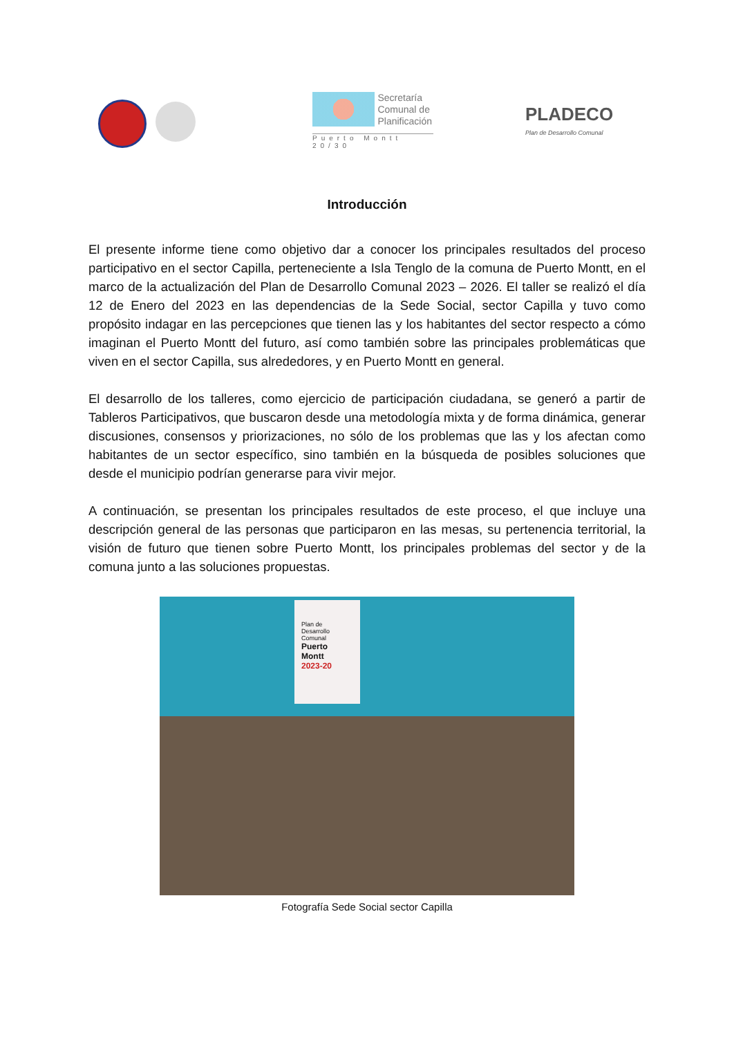Secretaría
Comunal de
Planificación
Puerto Montt 20/30
PLADECO
Plan de Desarrollo Comunal
Introducción
El presente informe tiene como objetivo dar a conocer los principales resultados del proceso participativo en el sector Capilla, perteneciente a Isla Tenglo de la comuna de Puerto Montt, en el marco de la actualización del Plan de Desarrollo Comunal 2023 – 2026. El taller se realizó el día 12 de Enero del 2023 en las dependencias de la Sede Social, sector Capilla y tuvo como propósito indagar en las percepciones que tienen las y los habitantes del sector respecto a cómo imaginan el Puerto Montt del futuro, así como también sobre las principales problemáticas que viven en el sector Capilla, sus alrededores, y en Puerto Montt en general.
El desarrollo de los talleres, como ejercicio de participación ciudadana, se generó a partir de Tableros Participativos, que buscaron desde una metodología mixta y de forma dinámica, generar discusiones, consensos y priorizaciones, no sólo de los problemas que las y los afectan como habitantes de un sector específico, sino también en la búsqueda de posibles soluciones que desde el municipio podrían generarse para vivir mejor.
A continuación, se presentan los principales resultados de este proceso, el que incluye una descripción general de las personas que participaron en las mesas, su pertenencia territorial, la visión de futuro que tienen sobre Puerto Montt, los principales problemas del sector y de la comuna junto a las soluciones propuestas.
Plan de
Desarrollo
Comunal
Puerto
Montt
2023-20
Fotografía Sede Social sector Capilla